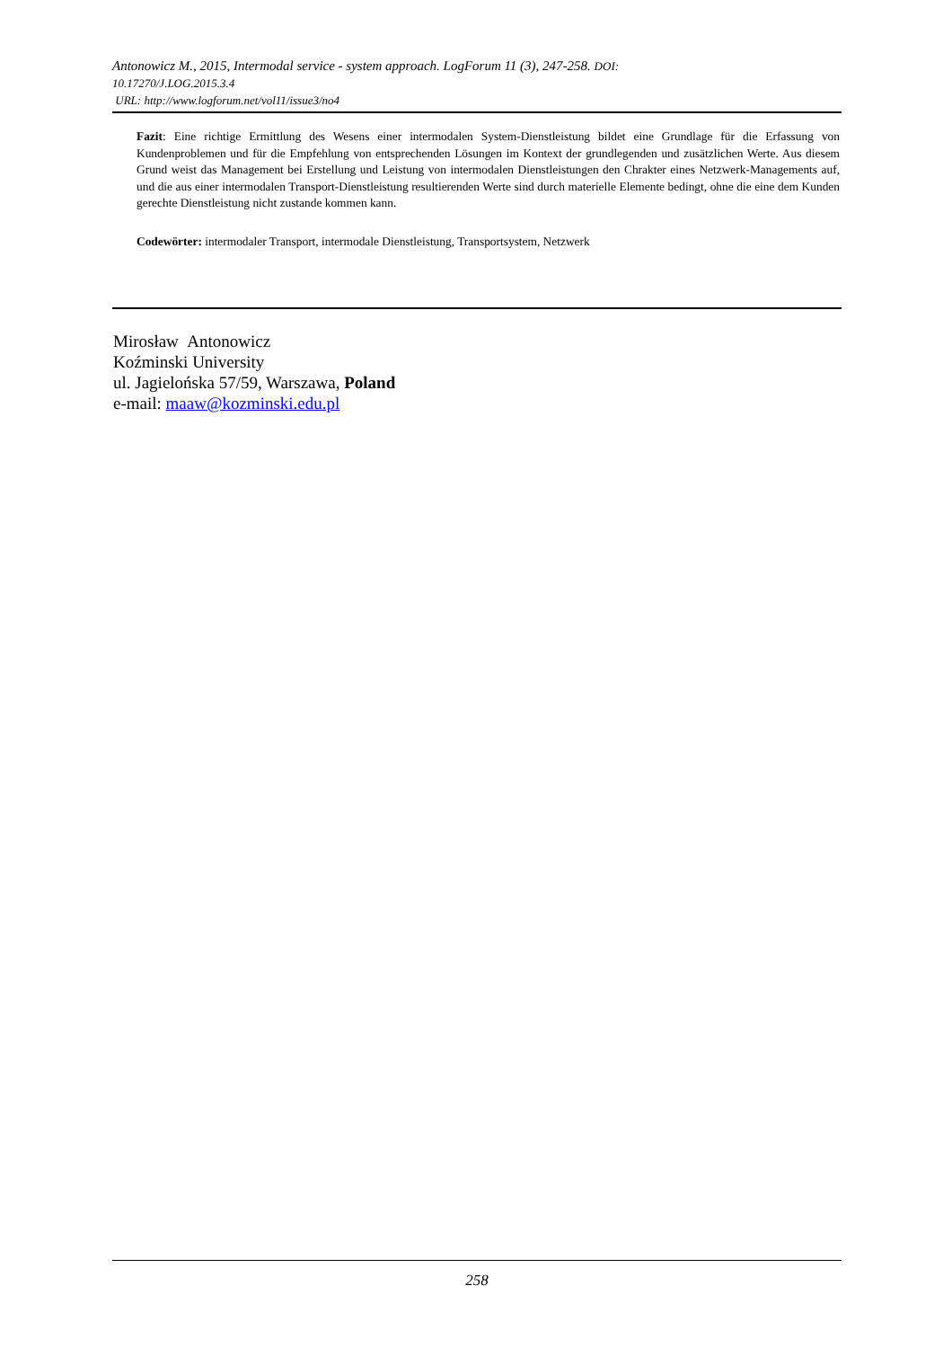Antonowicz M., 2015, Intermodal service - system approach. LogForum 11 (3), 247-258. DOI:
10.17270/J.LOG.2015.3.4
URL: http://www.logforum.net/vol11/issue3/no4
Fazit: Eine richtige Ermittlung des Wesens einer intermodalen System-Dienstleistung bildet eine Grundlage für die Erfassung von Kundenproblemen und für die Empfehlung von entsprechenden Lösungen im Kontext der grundlegenden und zusätzlichen Werte. Aus diesem Grund weist das Management bei Erstellung und Leistung von intermodalen Dienstleistungen den Chrakter eines Netzwerk-Managements auf, und die aus einer intermodalen Transport-Dienstleistung resultierenden Werte sind durch materielle Elemente bedingt, ohne die eine dem Kunden gerechte Dienstleistung nicht zustande kommen kann.
Codewörter: intermodaler Transport, intermodale Dienstleistung, Transportsystem, Netzwerk
Mirosław Antonowicz
Koźminski University
ul. Jagielońska 57/59, Warszawa, Poland
e-mail: maaw@kozminski.edu.pl
258